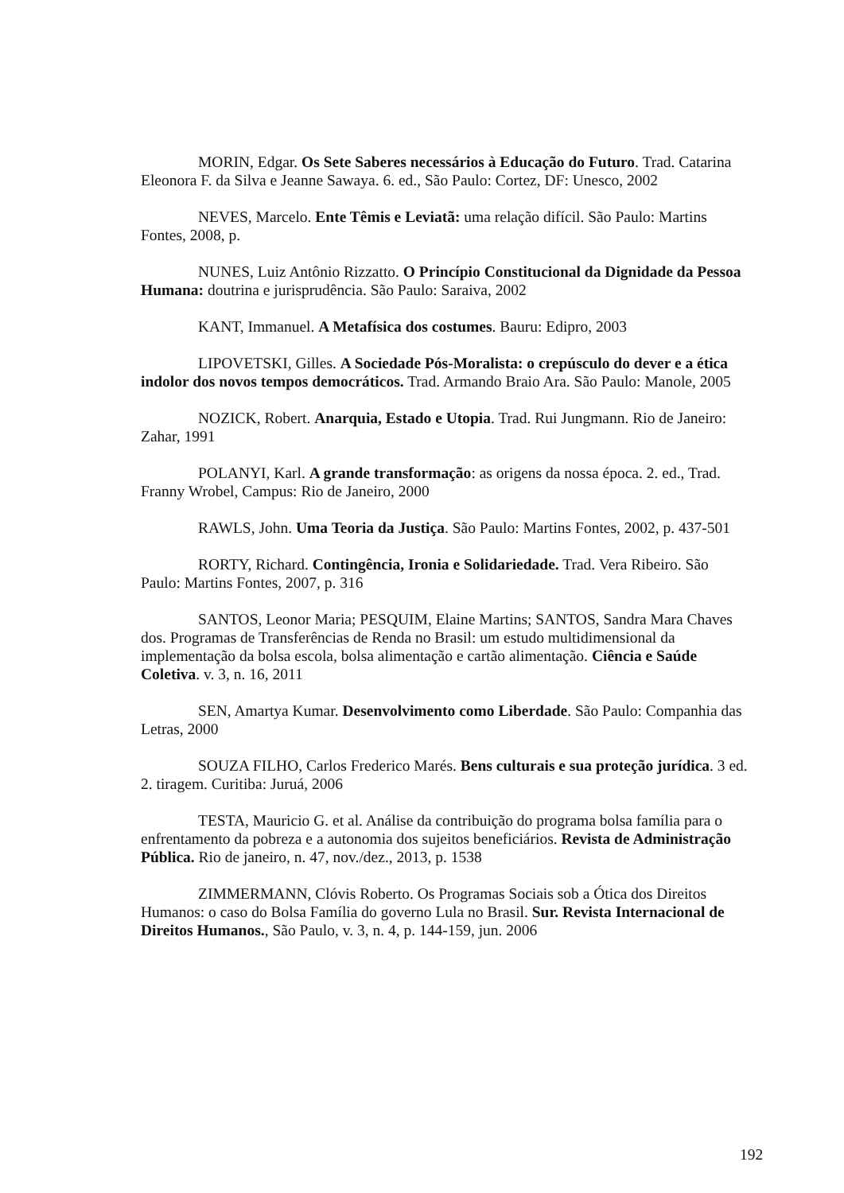MORIN, Edgar. Os Sete Saberes necessários à Educação do Futuro. Trad. Catarina Eleonora F. da Silva e Jeanne Sawaya. 6. ed., São Paulo: Cortez, DF: Unesco, 2002
NEVES, Marcelo. Ente Têmis e Leviatã: uma relação difícil. São Paulo: Martins Fontes, 2008, p.
NUNES, Luiz Antônio Rizzatto. O Princípio Constitucional da Dignidade da Pessoa Humana: doutrina e jurisprudência. São Paulo: Saraiva, 2002
KANT, Immanuel. A Metafísica dos costumes. Bauru: Edipro, 2003
LIPOVETSKI, Gilles. A Sociedade Pós-Moralista: o crepúsculo do dever e a ética indolor dos novos tempos democráticos. Trad. Armando Braio Ara. São Paulo: Manole, 2005
NOZICK, Robert. Anarquia, Estado e Utopia. Trad. Rui Jungmann. Rio de Janeiro: Zahar, 1991
POLANYI, Karl. A grande transformação: as origens da nossa época. 2. ed., Trad. Franny Wrobel, Campus: Rio de Janeiro, 2000
RAWLS, John. Uma Teoria da Justiça. São Paulo: Martins Fontes, 2002, p. 437-501
RORTY, Richard. Contingência, Ironia e Solidariedade. Trad. Vera Ribeiro. São Paulo: Martins Fontes, 2007, p. 316
SANTOS, Leonor Maria; PESQUIM, Elaine Martins; SANTOS, Sandra Mara Chaves dos. Programas de Transferências de Renda no Brasil: um estudo multidimensional da implementação da bolsa escola, bolsa alimentação e cartão alimentação. Ciência e Saúde Coletiva. v. 3, n. 16, 2011
SEN, Amartya Kumar. Desenvolvimento como Liberdade. São Paulo: Companhia das Letras, 2000
SOUZA FILHO, Carlos Frederico Marés. Bens culturais e sua proteção jurídica. 3 ed. 2. tiragem. Curitiba: Juruá, 2006
TESTA, Mauricio G. et al. Análise da contribuição do programa bolsa família para o enfrentamento da pobreza e a autonomia dos sujeitos beneficiários. Revista de Administração Pública. Rio de janeiro, n. 47, nov./dez., 2013, p. 1538
ZIMMERMANN, Clóvis Roberto. Os Programas Sociais sob a Ótica dos Direitos Humanos: o caso do Bolsa Família do governo Lula no Brasil. Sur. Revista Internacional de Direitos Humanos., São Paulo, v. 3, n. 4, p. 144-159, jun. 2006
192